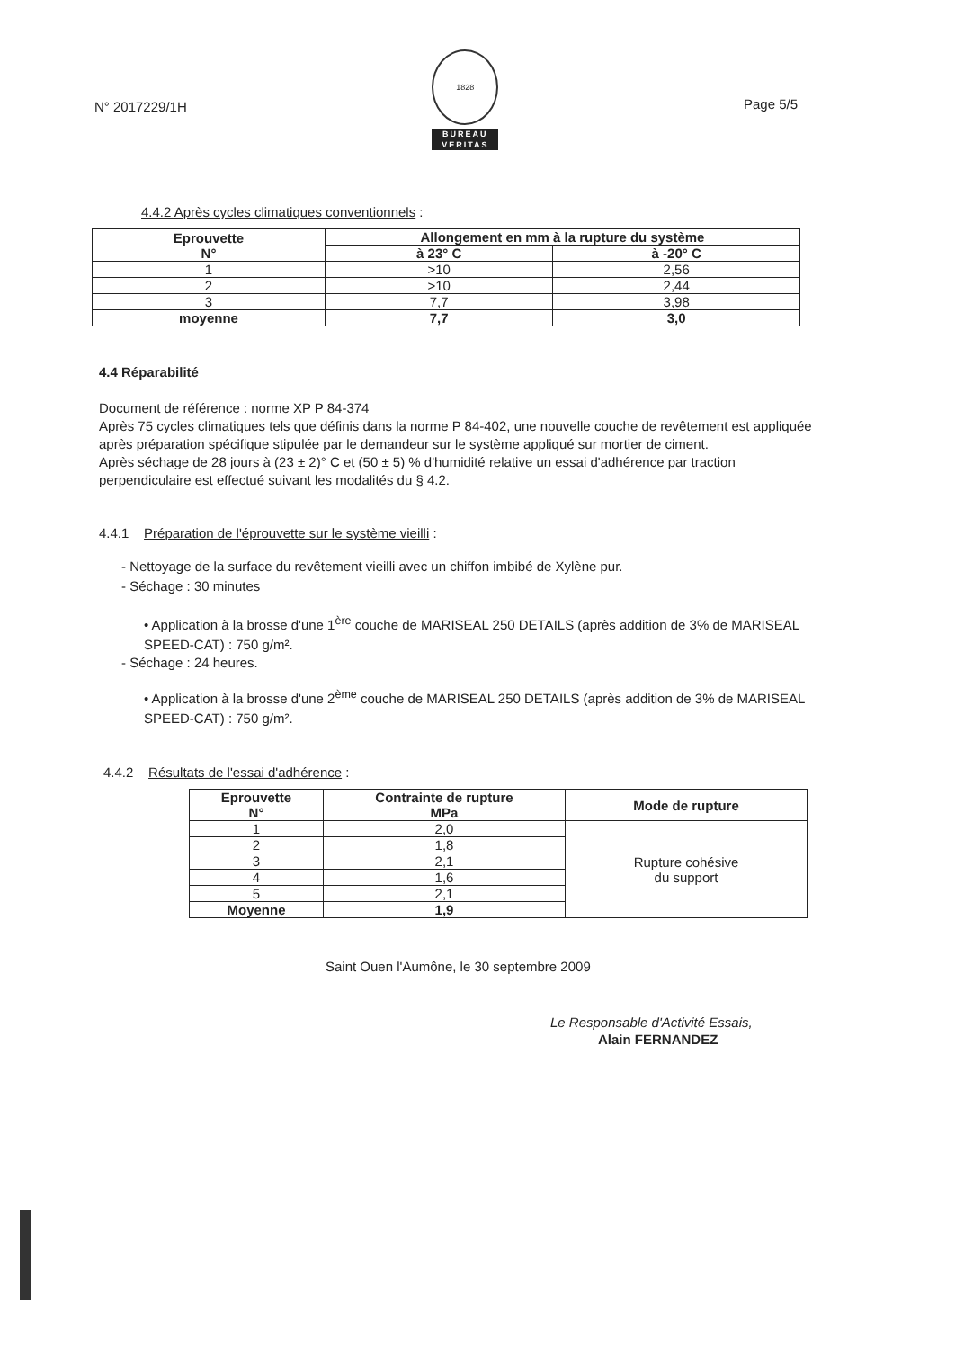N° 2017229/1H
1828
BUREAU
VERITAS
Page 5/5
4.4.2 Après cycles climatiques conventionnels :
| Eprouvette N° | Allongement en mm à la rupture du système | |
| --- | --- | --- |
| | à 23° C | à -20° C |
| 1 | >10 | 2,56 |
| 2 | >10 | 2,44 |
| 3 | 7,7 | 3,98 |
| moyenne | 7,7 | 3,0 |
4.4 Réparabilité
Document de référence : norme XP P 84-374
Après 75 cycles climatiques tels que définis dans la norme P 84-402, une nouvelle couche de revêtement est appliquée après préparation spécifique stipulée par le demandeur sur le système appliqué sur mortier de ciment.
Après séchage de 28 jours à (23 ± 2)° C et (50 ± 5) % d'humidité relative un essai d'adhérence par traction perpendiculaire est effectué suivant les modalités du § 4.2.
4.4.1 Préparation de l'éprouvette sur le système vieilli :
- Nettoyage de la surface du revêtement vieilli avec un chiffon imbibé de Xylène pur.
- Séchage : 30 minutes
• Application à la brosse d'une 1<sup>ère</sup> couche de MARISEAL 250 DETAILS (après addition de 3% de MARISEAL SPEED-CAT) : 750 g/m².
- Séchage : 24 heures.
• Application à la brosse d'une 2<sup>ème</sup> couche de MARISEAL 250 DETAILS (après addition de 3% de MARISEAL SPEED-CAT) : 750 g/m².
4.4.2 Résultats de l'essai d'adhérence :
| Eprouvette N° | Contrainte de rupture MPa | Mode de rupture |
| --- | --- | --- |
| 1 | 2,0 | Rupture cohésive du support |
| 2 | 1,8 | |
| 3 | 2,1 | |
| 4 | 1,6 | |
| 5 | 2,1 | |
| Moyenne | 1,9 | |
Saint Ouen l'Aumône, le 30 septembre 2009
Le Responsable d'Activité Essais,
Alain FERNANDEZ